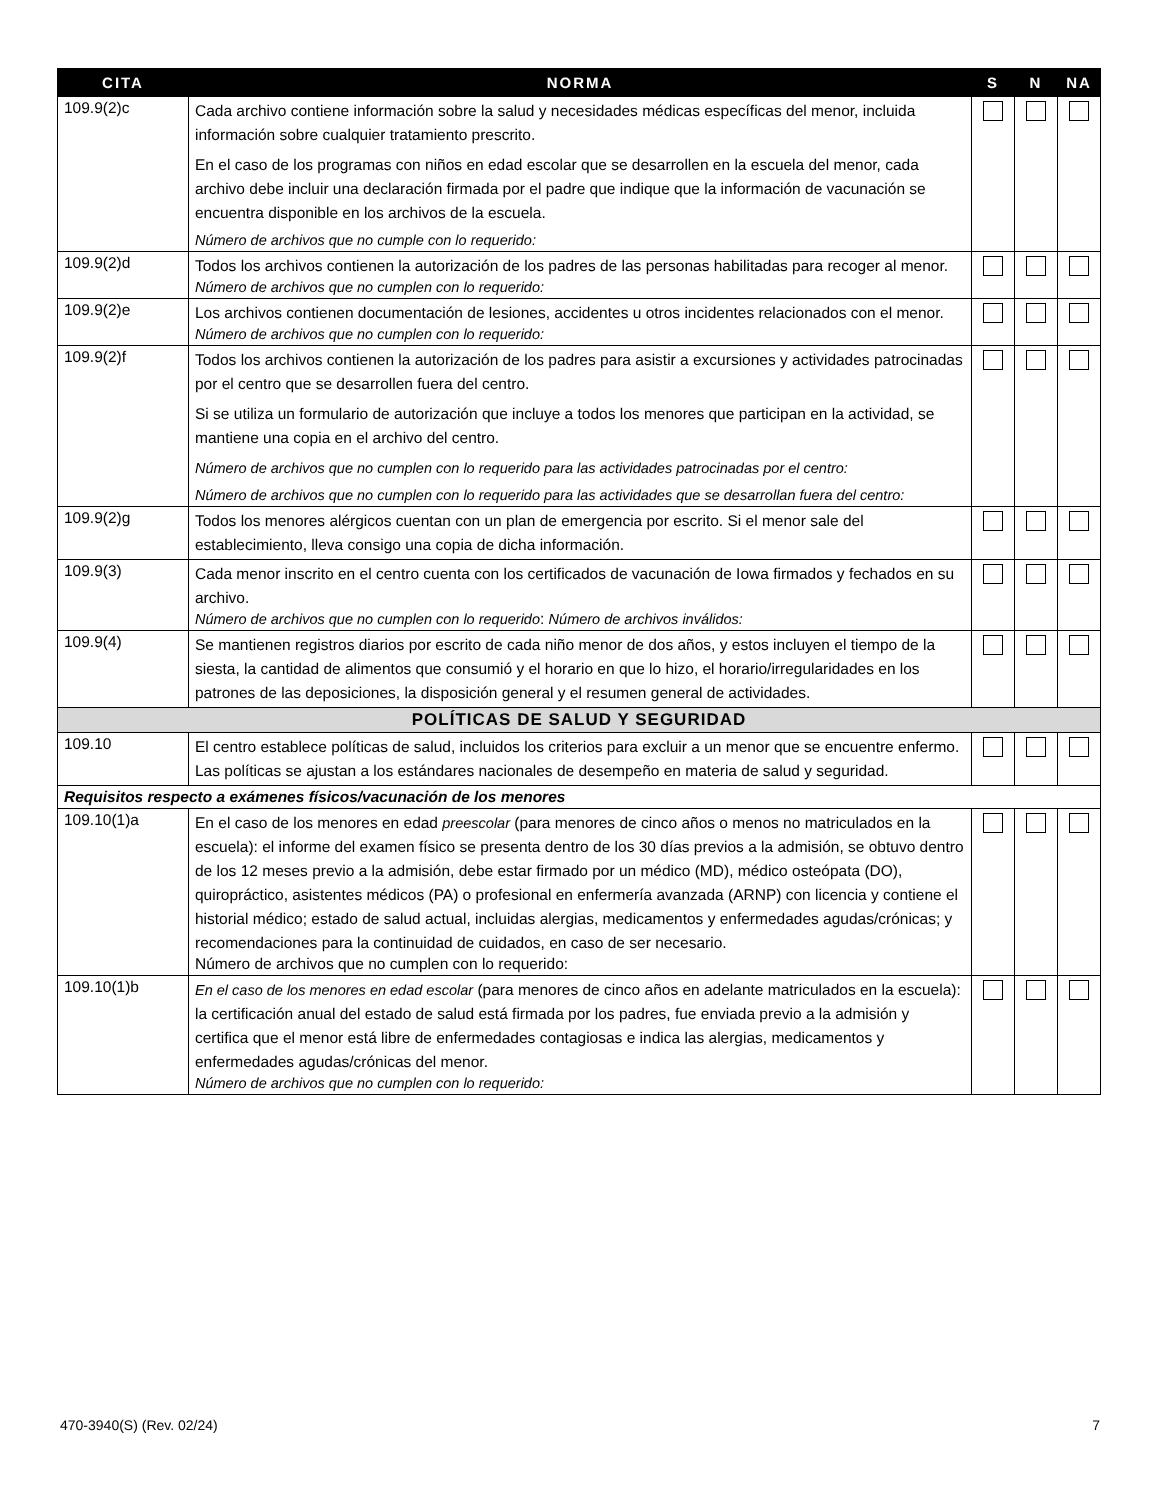| CITA | NORMA | S | N | NA |
| --- | --- | --- | --- | --- |
| 109.9(2)c | Cada archivo contiene información sobre la salud y necesidades médicas específicas del menor, incluida información sobre cualquier tratamiento prescrito. En el caso de los programas con niños en edad escolar que se desarrollen en la escuela del menor, cada archivo debe incluir una declaración firmada por el padre que indique que la información de vacunación se encuentra disponible en los archivos de la escuela. Número de archivos que no cumple con lo requerido: | | | |
| 109.9(2)d | Todos los archivos contienen la autorización de los padres de las personas habilitadas para recoger al menor. Número de archivos que no cumplen con lo requerido: | | | |
| 109.9(2)e | Los archivos contienen documentación de lesiones, accidentes u otros incidentes relacionados con el menor. Número de archivos que no cumplen con lo requerido: | | | |
| 109.9(2)f | Todos los archivos contienen la autorización de los padres para asistir a excursiones y actividades patrocinadas por el centro que se desarrollen fuera del centro. Si se utiliza un formulario de autorización que incluye a todos los menores que participan en la actividad, se mantiene una copia en el archivo del centro. Número de archivos que no cumplen con lo requerido para las actividades patrocinadas por el centro: Número de archivos que no cumplen con lo requerido para las actividades que se desarrollan fuera del centro: | | | |
| 109.9(2)g | Todos los menores alérgicos cuentan con un plan de emergencia por escrito. Si el menor sale del establecimiento, lleva consigo una copia de dicha información. | | | |
| 109.9(3) | Cada menor inscrito en el centro cuenta con los certificados de vacunación de Iowa firmados y fechados en su archivo. Número de archivos que no cumplen con lo requerido : Número de archivos inválidos: | | | |
| 109.9(4) | Se mantienen registros diarios por escrito de cada niño menor de dos años, y estos incluyen el tiempo de la siesta, la cantidad de alimentos que consumió y el horario en que lo hizo, el horario/irregularidades en los patrones de las deposiciones, la disposición general y el resumen general de actividades. | | | |
| POLÍTICAS DE SALUD Y SEGURIDAD | | | | |
| 109.10 | El centro establece políticas de salud, incluidos los criterios para excluir a un menor que se encuentre enfermo. Las políticas se ajustan a los estándares nacionales de desempeño en materia de salud y seguridad. | | | |
| Requisitos respecto a exámenes físicos/vacunación de los menores | | | | |
| 109.10(1)a | En el caso de los menores en edad preescolar (para menores de cinco años o menos no matriculados en la escuela): el informe del examen físico se presenta dentro de los 30 días previos a la admisión, se obtuvo dentro de los 12 meses previo a la admisión, debe estar firmado por un médico (MD), médico osteópata (DO), quiropráctico, asistentes médicos (PA) o profesional en enfermería avanzada (ARNP) con licencia y contiene el historial médico; estado de salud actual, incluidas alergias, medicamentos y enfermedades agudas/crónicas; y recomendaciones para la continuidad de cuidados, en caso de ser necesario. Número de archivos que no cumplen con lo requerido: | | | |
| 109.10(1)b | En el caso de los menores en edad escolar (para menores de cinco años en adelante matriculados en la escuela): la certificación anual del estado de salud está firmada por los padres, fue enviada previo a la admisión y certifica que el menor está libre de enfermedades contagiosas e indica las alergias, medicamentos y enfermedades agudas/crónicas del menor. Número de archivos que no cumplen con lo requerido: | | | |
470-3940(S) (Rev. 02/24) 7